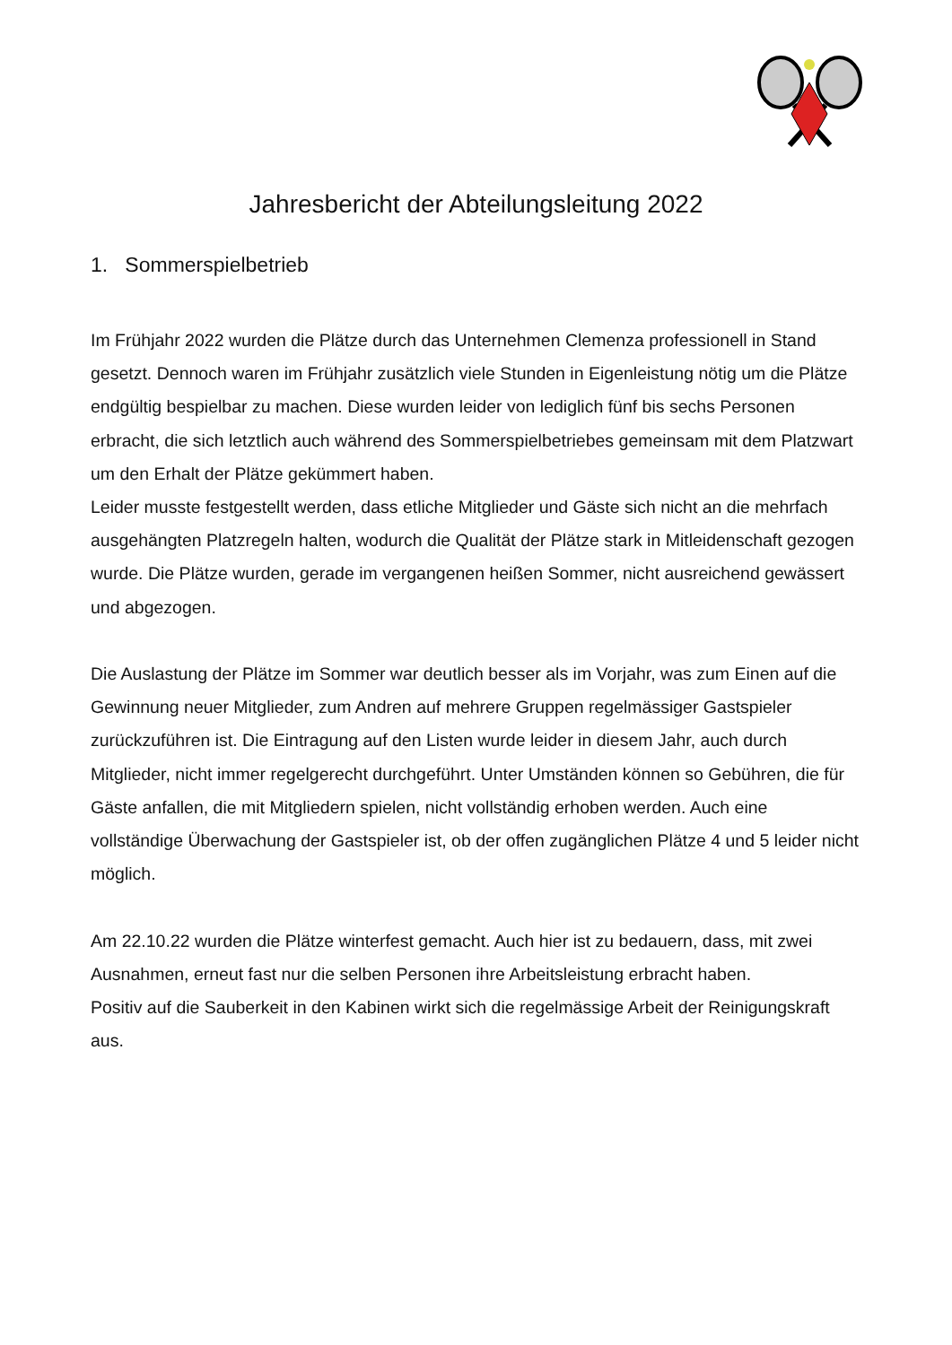Jahresbericht der Abteilungsleitung 2022
1. Sommerspielbetrieb
Im Frühjahr 2022 wurden die Plätze durch das Unternehmen Clemenza professionell in Stand gesetzt. Dennoch waren im Frühjahr zusätzlich viele Stunden in Eigenleistung nötig um die Plätze endgültig bespielbar zu machen. Diese wurden leider von lediglich fünf bis sechs Personen erbracht, die sich letztlich auch während des Sommerspielbetriebes gemeinsam mit dem Platzwart um den Erhalt der Plätze gekümmert haben.
Leider musste festgestellt werden, dass etliche Mitglieder und Gäste sich nicht an die mehrfach ausgehängten Platzregeln halten, wodurch die Qualität der Plätze stark in Mitleidenschaft gezogen wurde. Die Plätze wurden, gerade im vergangenen heißen Sommer, nicht ausreichend gewässert und abgezogen.
Die Auslastung der Plätze im Sommer war deutlich besser als im Vorjahr, was zum Einen auf die Gewinnung neuer Mitglieder, zum Andren auf mehrere Gruppen regelmässiger Gastspieler zurückzuführen ist. Die Eintragung auf den Listen wurde leider in diesem Jahr, auch durch Mitglieder, nicht immer regelgerecht durchgeführt. Unter Umständen können so Gebühren, die für Gäste anfallen, die mit Mitgliedern spielen, nicht vollständig erhoben werden. Auch eine vollständige Überwachung der Gastspieler ist, ob der offen zugänglichen Plätze 4 und 5 leider nicht möglich.
Am 22.10.22 wurden die Plätze winterfest gemacht. Auch hier ist zu bedauern, dass, mit zwei Ausnahmen, erneut fast nur die selben Personen ihre Arbeitsleistung erbracht haben.
Positiv auf die Sauberkeit in den Kabinen wirkt sich die regelmässige Arbeit der Reinigungskraft aus.